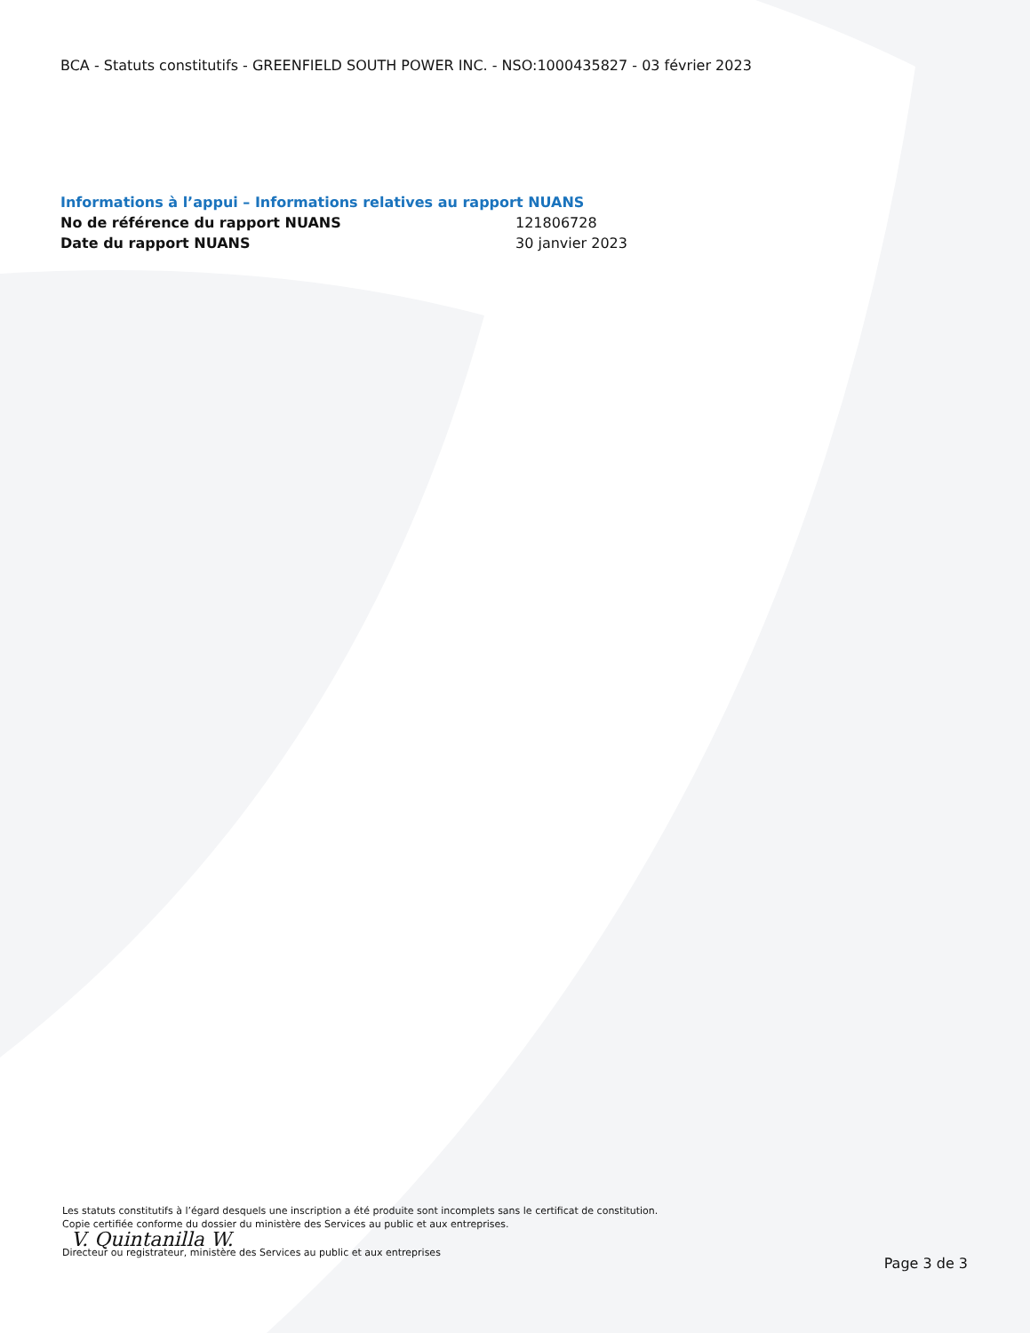BCA - Statuts constitutifs - GREENFIELD SOUTH POWER INC. - NSO:1000435827 - 03 février 2023
Informations à l’appui – Informations relatives au rapport NUANS
| No de référence du rapport NUANS | 121806728 |
| Date du rapport NUANS | 30 janvier 2023 |
Les statuts constitutifs à l’égard desquels une inscription a été produite sont incomplets sans le certificat de constitution.
Copie certifiée conforme du dossier du ministère des Services au public et aux entreprises.
V. Quintanilla W.
Directeur ou registrateur, ministère des Services au public et aux entreprises
Page 3 de 3